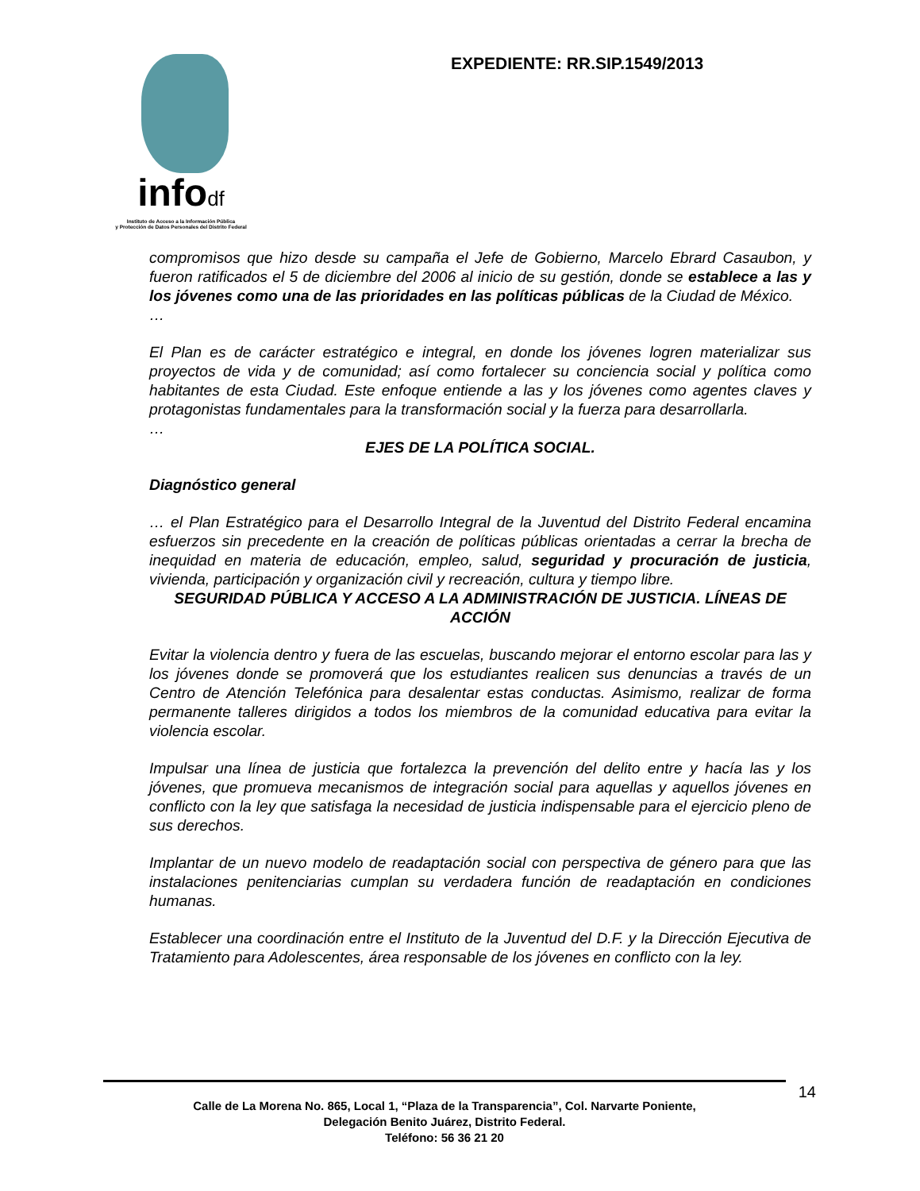infodf
Instituto de Acceso a la Información Pública
y Protección de Datos Personales del Distrito Federal
EXPEDIENTE: RR.SIP.1549/2013
compromisos que hizo desde su campaña el Jefe de Gobierno, Marcelo Ebrard Casaubon, y fueron ratificados el 5 de diciembre del 2006 al inicio de su gestión, donde se establece a las y los jóvenes como una de las prioridades en las políticas públicas de la Ciudad de México.
…
El Plan es de carácter estratégico e integral, en donde los jóvenes logren materializar sus proyectos de vida y de comunidad; así como fortalecer su conciencia social y política como habitantes de esta Ciudad. Este enfoque entiende a las y los jóvenes como agentes claves y protagonistas fundamentales para la transformación social y la fuerza para desarrollarla.
…
EJES DE LA POLÍTICA SOCIAL.
Diagnóstico general
… el Plan Estratégico para el Desarrollo Integral de la Juventud del Distrito Federal encamina esfuerzos sin precedente en la creación de políticas públicas orientadas a cerrar la brecha de inequidad en materia de educación, empleo, salud, seguridad y procuración de justicia, vivienda, participación y organización civil y recreación, cultura y tiempo libre.
SEGURIDAD PÚBLICA Y ACCESO A LA ADMINISTRACIÓN DE JUSTICIA. LÍNEAS DE ACCIÓN
Evitar la violencia dentro y fuera de las escuelas, buscando mejorar el entorno escolar para las y los jóvenes donde se promoverá que los estudiantes realicen sus denuncias a través de un Centro de Atención Telefónica para desalentar estas conductas. Asimismo, realizar de forma permanente talleres dirigidos a todos los miembros de la comunidad educativa para evitar la violencia escolar.
Impulsar una línea de justicia que fortalezca la prevención del delito entre y hacía las y los jóvenes, que promueva mecanismos de integración social para aquellas y aquellos jóvenes en conflicto con la ley que satisfaga la necesidad de justicia indispensable para el ejercicio pleno de sus derechos.
Implantar de un nuevo modelo de readaptación social con perspectiva de género para que las instalaciones penitenciarias cumplan su verdadera función de readaptación en condiciones humanas.
Establecer una coordinación entre el Instituto de la Juventud del D.F. y la Dirección Ejecutiva de Tratamiento para Adolescentes, área responsable de los jóvenes en conflicto con la ley.
14
Calle de La Morena No. 865, Local 1, “Plaza de la Transparencia”, Col. Narvarte Poniente,
Delegación Benito Juárez, Distrito Federal.
Teléfono: 56 36 21 20